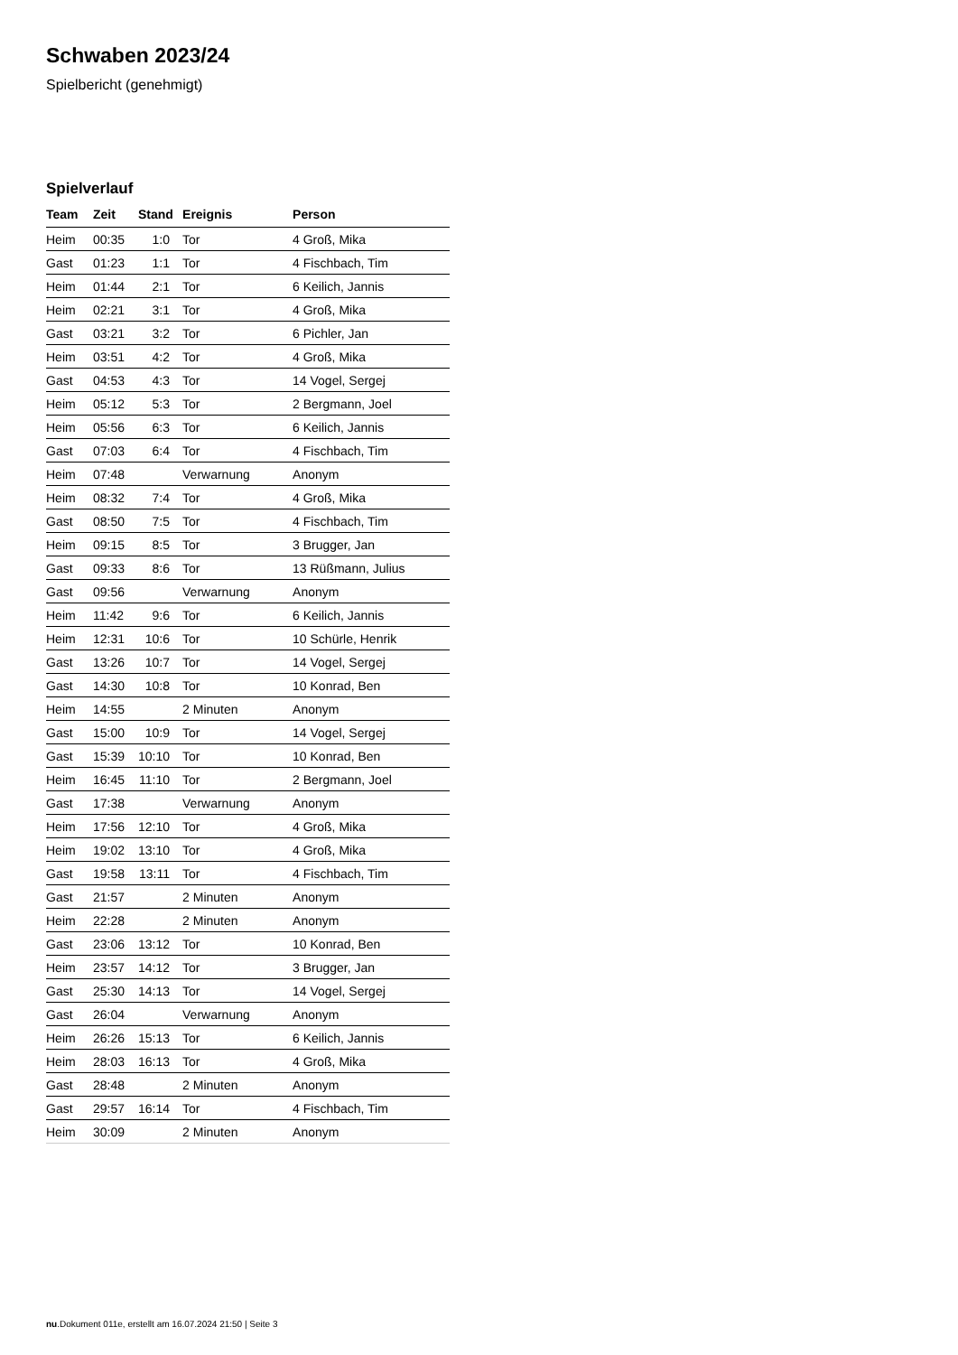Schwaben 2023/24
Spielbericht (genehmigt)
Spielverlauf
| Team | Zeit | Stand | Ereignis | Person |
| --- | --- | --- | --- | --- |
| Heim | 00:35 | 1:0 | Tor | 4 Groß, Mika |
| Gast | 01:23 | 1:1 | Tor | 4 Fischbach, Tim |
| Heim | 01:44 | 2:1 | Tor | 6 Keilich, Jannis |
| Heim | 02:21 | 3:1 | Tor | 4 Groß, Mika |
| Gast | 03:21 | 3:2 | Tor | 6 Pichler, Jan |
| Heim | 03:51 | 4:2 | Tor | 4 Groß, Mika |
| Gast | 04:53 | 4:3 | Tor | 14 Vogel, Sergej |
| Heim | 05:12 | 5:3 | Tor | 2 Bergmann, Joel |
| Heim | 05:56 | 6:3 | Tor | 6 Keilich, Jannis |
| Gast | 07:03 | 6:4 | Tor | 4 Fischbach, Tim |
| Heim | 07:48 | | Verwarnung | Anonym |
| Heim | 08:32 | 7:4 | Tor | 4 Groß, Mika |
| Gast | 08:50 | 7:5 | Tor | 4 Fischbach, Tim |
| Heim | 09:15 | 8:5 | Tor | 3 Brugger, Jan |
| Gast | 09:33 | 8:6 | Tor | 13 Rüßmann, Julius |
| Gast | 09:56 | | Verwarnung | Anonym |
| Heim | 11:42 | 9:6 | Tor | 6 Keilich, Jannis |
| Heim | 12:31 | 10:6 | Tor | 10 Schürle, Henrik |
| Gast | 13:26 | 10:7 | Tor | 14 Vogel, Sergej |
| Gast | 14:30 | 10:8 | Tor | 10 Konrad, Ben |
| Heim | 14:55 | | 2 Minuten | Anonym |
| Gast | 15:00 | 10:9 | Tor | 14 Vogel, Sergej |
| Gast | 15:39 | 10:10 | Tor | 10 Konrad, Ben |
| Heim | 16:45 | 11:10 | Tor | 2 Bergmann, Joel |
| Gast | 17:38 | | Verwarnung | Anonym |
| Heim | 17:56 | 12:10 | Tor | 4 Groß, Mika |
| Heim | 19:02 | 13:10 | Tor | 4 Groß, Mika |
| Gast | 19:58 | 13:11 | Tor | 4 Fischbach, Tim |
| Gast | 21:57 | | 2 Minuten | Anonym |
| Heim | 22:28 | | 2 Minuten | Anonym |
| Gast | 23:06 | 13:12 | Tor | 10 Konrad, Ben |
| Heim | 23:57 | 14:12 | Tor | 3 Brugger, Jan |
| Gast | 25:30 | 14:13 | Tor | 14 Vogel, Sergej |
| Gast | 26:04 | | Verwarnung | Anonym |
| Heim | 26:26 | 15:13 | Tor | 6 Keilich, Jannis |
| Heim | 28:03 | 16:13 | Tor | 4 Groß, Mika |
| Gast | 28:48 | | 2 Minuten | Anonym |
| Gast | 29:57 | 16:14 | Tor | 4 Fischbach, Tim |
| Heim | 30:09 | | 2 Minuten | Anonym |
nu.Dokument 011e, erstellt am 16.07.2024 21:50 | Seite 3